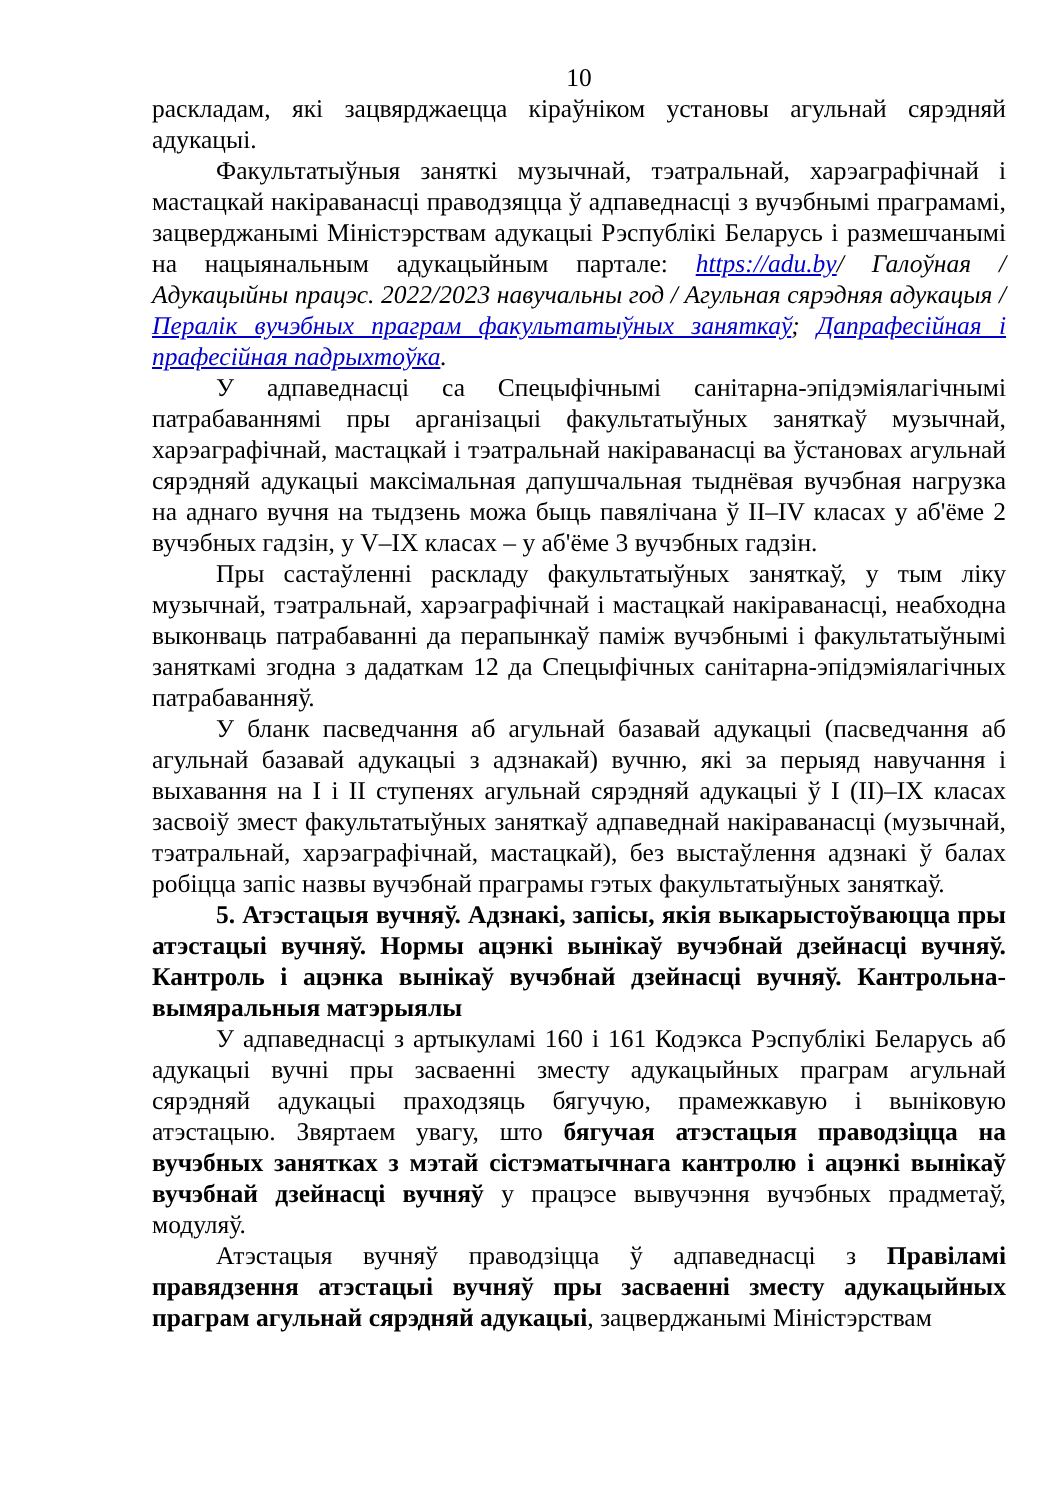10
раскладам, які зацвярджаецца кіраўніком установы агульнай сярэдняй адукацыі.
Факультатыўныя заняткі музычнай, тэатральнай, харэаграфічнай і мастацкай накіраванасці праводзяцца ў адпаведнасці з вучэбнымі праграмамі, зацверджанымі Міністэрствам адукацыі Рэспублікі Беларусь і размешчанымі на нацыянальным адукацыйным партале: https://adu.by/ Галоўная / Адукацыйны працэс. 2022/2023 навучальны год / Агульная сярэдняя адукацыя / Пералік вучэбных праграм факультатыўных заняткаў; Дапрафесійная і прафесійная падрыхтоўка.
У адпаведнасці са Спецыфічнымі санітарна-эпідэміялагічнымі патрабаваннямі пры арганізацыі факультатыўных заняткаў музычнай, харэаграфічнай, мастацкай і тэатральнай накіраванасці ва ўстановах агульнай сярэдняй адукацыі максімальная дапушчальная тыднёвая вучэбная нагрузка на аднаго вучня на тыдзень можа быць павялічана ў II–IV класах у аб'ёме 2 вучэбных гадзін, у V–IX класах – у аб'ёме 3 вучэбных гадзін.
Пры састаўленні раскладу факультатыўных заняткаў, у тым ліку музычнай, тэатральнай, харэаграфічнай і мастацкай накіраванасці, неабходна выконваць патрабаванні да перапынкаў паміж вучэбнымі і факультатыўнымі заняткамі згодна з дадаткам 12 да Спецыфічных санітарна-эпідэміялагічных патрабаванняў.
У бланк пасведчання аб агульнай базавай адукацыі (пасведчання аб агульнай базавай адукацыі з адзнакай) вучню, які за перыяд навучання і выхавання на I і II ступенях агульнай сярэдняй адукацыі ў I (II)–IX класах засвоіў змест факультатыўных заняткаў адпаведнай накіраванасці (музычнай, тэатральнай, харэаграфічнай, мастацкай), без выстаўлення адзнакі ў балах робіцца запіс назвы вучэбнай праграмы гэтых факультатыўных заняткаў.
5. Атэстацыя вучняў. Адзнакі, запісы, якія выкарыстоўваюцца пры атэстацыі вучняў. Нормы ацэнкі вынікаў вучэбнай дзейнасці вучняў. Кантроль і ацэнка вынікаў вучэбнай дзейнасці вучняў. Кантрольна-вымяральныя матэрыялы
У адпаведнасці з артыкуламі 160 і 161 Кодэкса Рэспублікі Беларусь аб адукацыі вучні пры засваенні зместу адукацыйных праграм агульнай сярэдняй адукацыі праходзяць бягучую, прамежкавую і выніковую атэстацыю. Звяртаем увагу, што бягучая атэстацыя праводзіцца на вучэбных занятках з мэтай сістэматычнага кантролю і ацэнкі вынікаў вучэбнай дзейнасці вучняў у працэсе вывучэння вучэбных прадметаў, модуляў.
Атэстацыя вучняў праводзіцца ў адпаведнасці з Правіламі правядзення атэстацыі вучняў пры засваенні зместу адукацыйных праграм агульнай сярэдняй адукацыі, зацверджанымі Міністэрствам